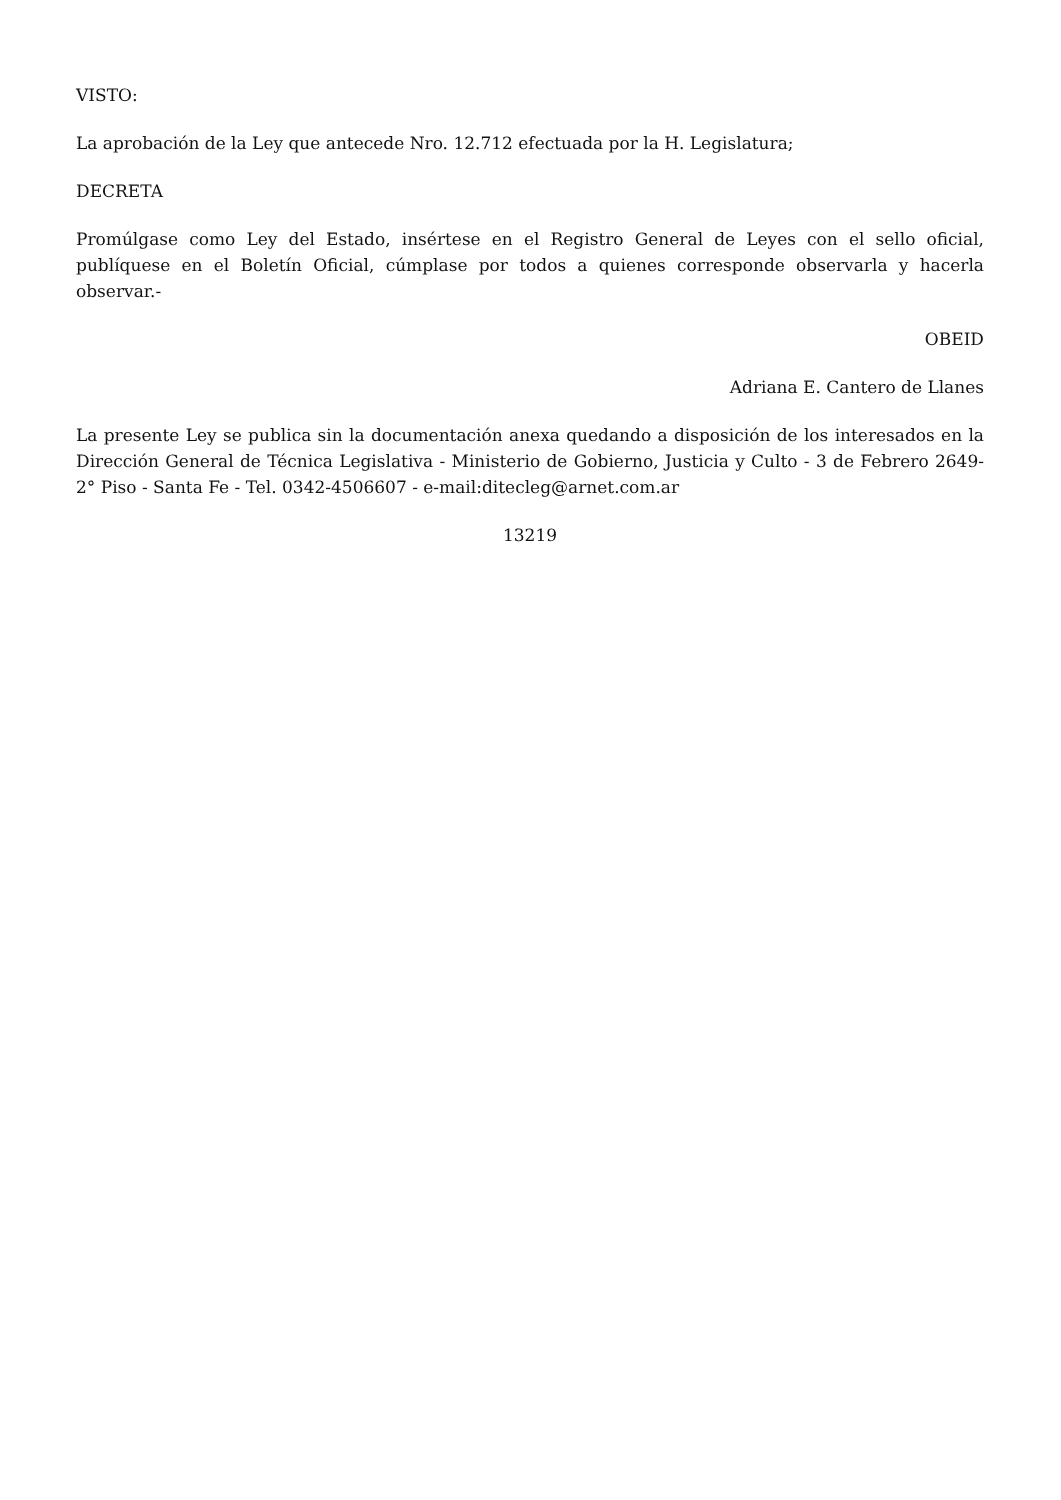VISTO:
La aprobación de la Ley que antecede Nro. 12.712 efectuada por la H. Legislatura;
DECRETA
Promúlgase como Ley del Estado, insértese en el Registro General de Leyes con el sello oficial, publíquese en el Boletín Oficial, cúmplase por todos a quienes corresponde observarla y hacerla observar.-
OBEID
Adriana E. Cantero de Llanes
La presente Ley se publica sin la documentación anexa quedando a disposición de los interesados en la Dirección General de Técnica Legislativa - Ministerio de Gobierno, Justicia y Culto - 3 de Febrero 2649- 2° Piso - Santa Fe - Tel. 0342-4506607 - e-mail:ditecleg@arnet.com.ar
13219